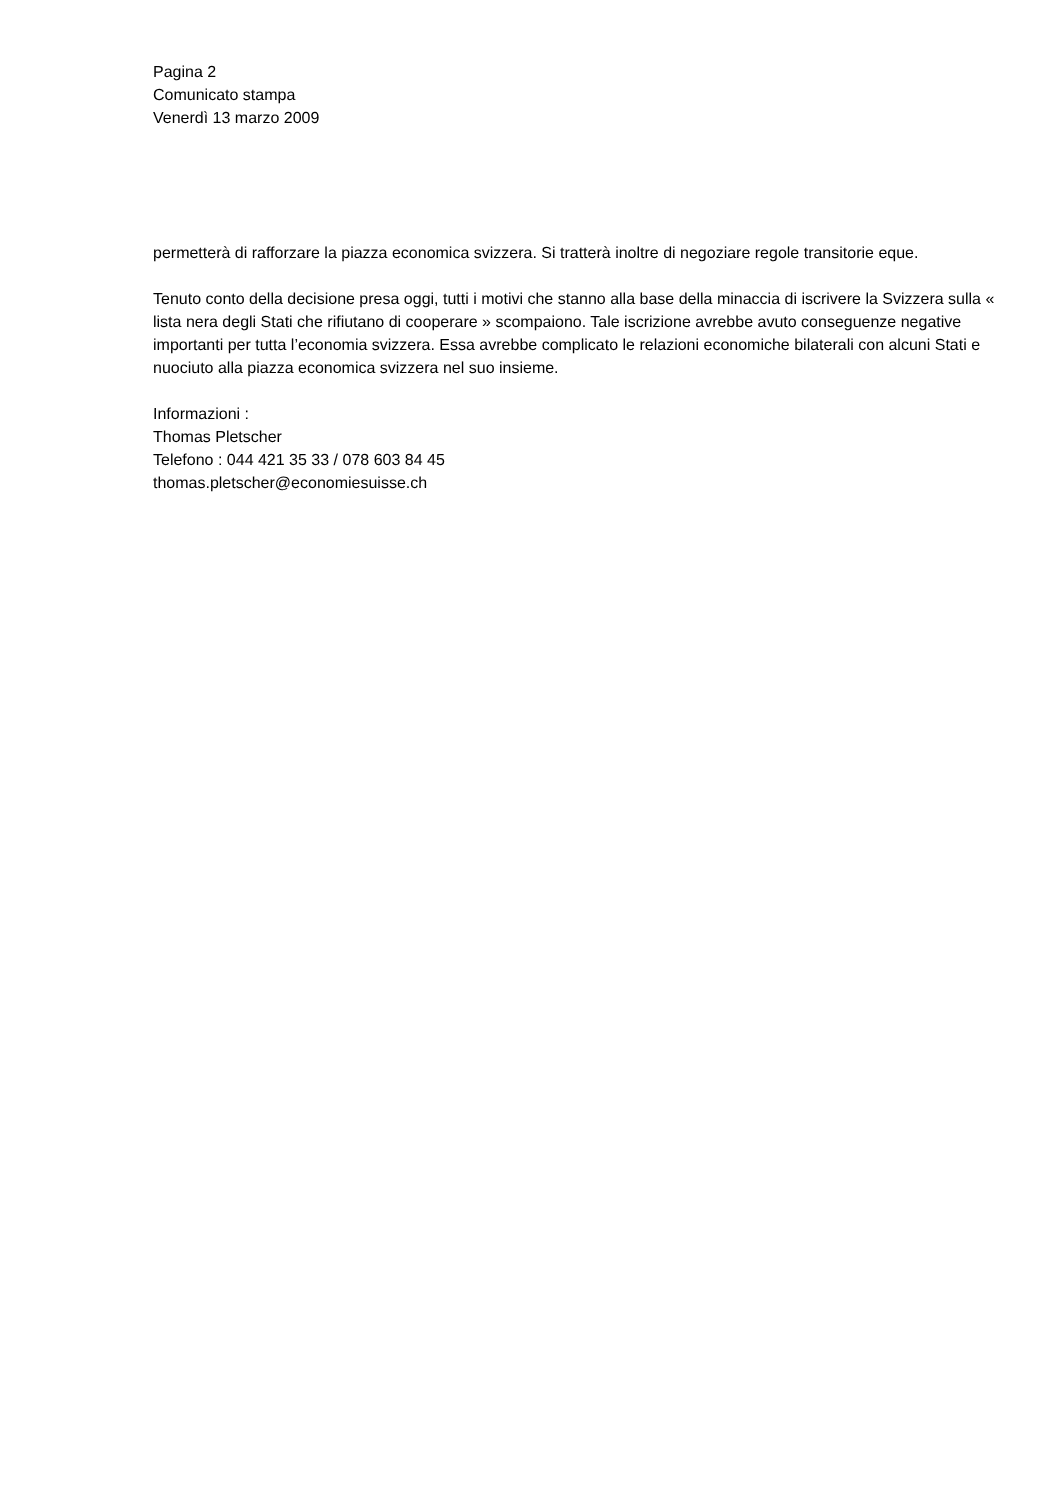Pagina 2
Comunicato stampa
Venerdì 13 marzo 2009
permetterà di rafforzare la piazza economica svizzera. Si tratterà inoltre di negoziare regole transitorie eque.
Tenuto conto della decisione presa oggi, tutti i motivi che stanno alla base della minaccia di iscrivere la Svizzera sulla « lista nera degli Stati che rifiutano di cooperare » scompaiono. Tale iscrizione avrebbe avuto conseguenze negative importanti per tutta l’economia svizzera. Essa avrebbe complicato le relazioni economiche bilaterali con alcuni Stati e nuociuto alla piazza economica svizzera nel suo insieme.
Informazioni :
Thomas Pletscher
Telefono : 044 421 35 33 / 078 603 84 45
thomas.pletscher@economiesuisse.ch